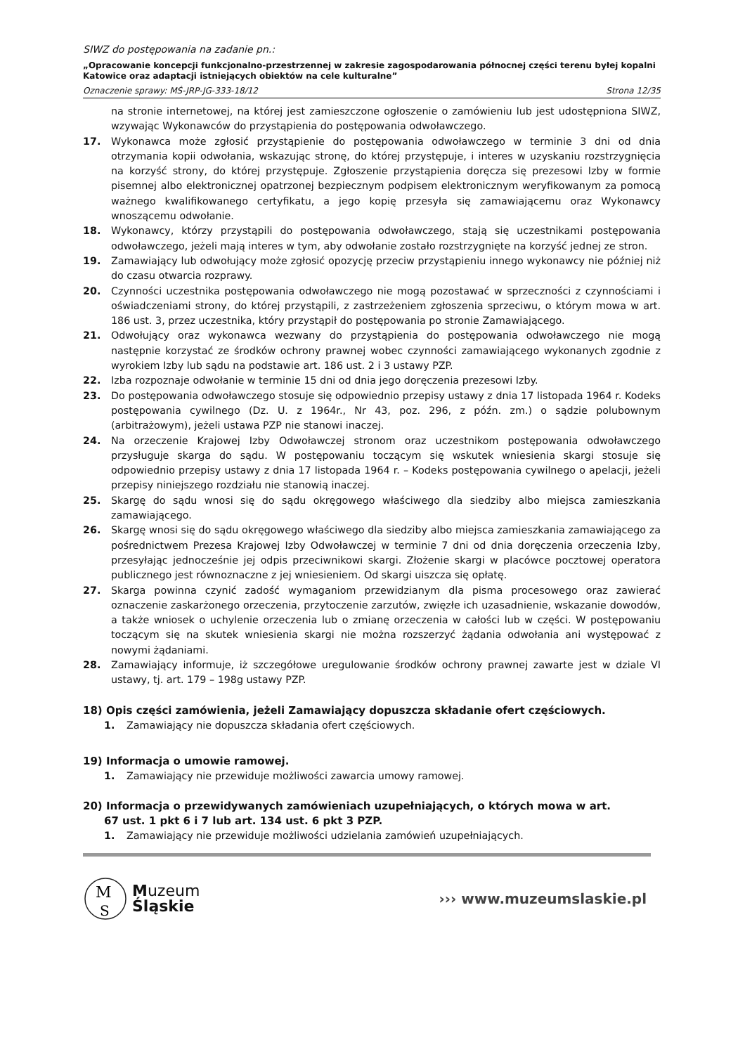SIWZ do postępowania na zadanie pn.:
„Opracowanie koncepcji funkcjonalno-przestrzennej w zakresie zagospodarowania północnej części terenu byłej kopalni Katowice oraz adaptacji istniejących obiektów na cele kulturalne”
Oznaczenie sprawy: MŚ-JRP-JG-333-18/12 Strona 12/35
na stronie internetowej, na której jest zamieszczone ogłoszenie o zamówieniu lub jest udostępniona SIWZ, wzywając Wykonawców do przystąpienia do postępowania odwoławczego.
17. Wykonawca może zgłosić przystąpienie do postępowania odwoławczego w terminie 3 dni od dnia otrzymania kopii odwołania, wskazując stronę, do której przystępuje, i interes w uzyskaniu rozstrzygnięcia na korzyść strony, do której przystępuje. Zgłoszenie przystąpienia doręcza się prezesowi Izby w formie pisemnej albo elektronicznej opatrzonej bezpiecznym podpisem elektronicznym weryfikowanym za pomocą ważnego kwalifikowanego certyfikatu, a jego kopię przesyła się zamawiającemu oraz Wykonawcy wnoszącemu odwołanie.
18. Wykonawcy, którzy przystąpili do postępowania odwoławczego, stają się uczestnikami postępowania odwoławczego, jeżeli mają interes w tym, aby odwołanie zostało rozstrzygnięte na korzyść jednej ze stron.
19. Zamawiający lub odwołujący może zgłosić opozycję przeciw przystąpieniu innego wykonawcy nie później niż do czasu otwarcia rozprawy.
20. Czynności uczestnika postępowania odwoławczego nie mogą pozostawać w sprzeczności z czynnościami i oświadczeniami strony, do której przystąpili, z zastrzeżeniem zgłoszenia sprzeciwu, o którym mowa w art. 186 ust. 3, przez uczestnika, który przystąpił do postępowania po stronie Zamawiającego.
21. Odwołujący oraz wykonawca wezwany do przystąpienia do postępowania odwoławczego nie mogą następnie korzystać ze środków ochrony prawnej wobec czynności zamawiającego wykonanych zgodnie z wyrokiem Izby lub sądu na podstawie art. 186 ust. 2 i 3 ustawy PZP.
22. Izba rozpoznaje odwołanie w terminie 15 dni od dnia jego doręczenia prezesowi Izby.
23. Do postępowania odwoławczego stosuje się odpowiednio przepisy ustawy z dnia 17 listopada 1964 r. Kodeks postępowania cywilnego (Dz. U. z 1964r., Nr 43, poz. 296, z późn. zm.) o sądzie polubownym (arbitrażowym), jeżeli ustawa PZP nie stanowi inaczej.
24. Na orzeczenie Krajowej Izby Odwoławczej stronom oraz uczestnikom postępowania odwoławczego przysługuje skarga do sądu. W postępowaniu toczącym się wskutek wniesienia skargi stosuje się odpowiednio przepisy ustawy z dnia 17 listopada 1964 r. – Kodeks postępowania cywilnego o apelacji, jeżeli przepisy niniejszego rozdziału nie stanowią inaczej.
25. Skargę do sądu wnosi się do sądu okręgowego właściwego dla siedziby albo miejsca zamieszkania zamawiającego.
26. Skargę wnosi się do sądu okręgowego właściwego dla siedziby albo miejsca zamieszkania zamawiającego za pośrednictwem Prezesa Krajowej Izby Odwoławczej w terminie 7 dni od dnia doręczenia orzeczenia Izby, przesyłając jednocześnie jej odpis przeciwnikowi skargi. Złożenie skargi w placówce pocztowej operatora publicznego jest równoznaczne z jej wniesieniem. Od skargi uiszcza się opłatę.
27. Skarga powinna czynić zadość wymaganiom przewidzianym dla pisma procesowego oraz zawierać oznaczenie zaskarżonego orzeczenia, przytoczenie zarzutów, zwięzłe ich uzasadnienie, wskazanie dowodów, a także wniosek o uchylenie orzeczenia lub o zmianę orzeczenia w całości lub w części. W postępowaniu toczącym się na skutek wniesienia skargi nie można rozszerzyć żądania odwołania ani występować z nowymi żądaniami.
28. Zamawiający informuje, iż szczegółowe uregulowanie środków ochrony prawnej zawarte jest w dziale VI ustawy, tj. art. 179 – 198g ustawy PZP.
18) Opis części zamówienia, jeżeli Zamawiający dopuszcza składanie ofert częściowych.
1. Zamawiający nie dopuszcza składania ofert częściowych.
19) Informacja o umowie ramowej.
1. Zamawiający nie przewiduje możliwości zawarcia umowy ramowej.
20) Informacja o przewidywanych zamówieniach uzupełniających, o których mowa w art.
67 ust. 1 pkt 6 i 7 lub art. 134 ust. 6 pkt 3 PZP.
1. Zamawiający nie przewiduje możliwości udzielania zamówień uzupełniających.
M
S
Muzeum
Śląskie
››› www.muzeumslaskie.pl